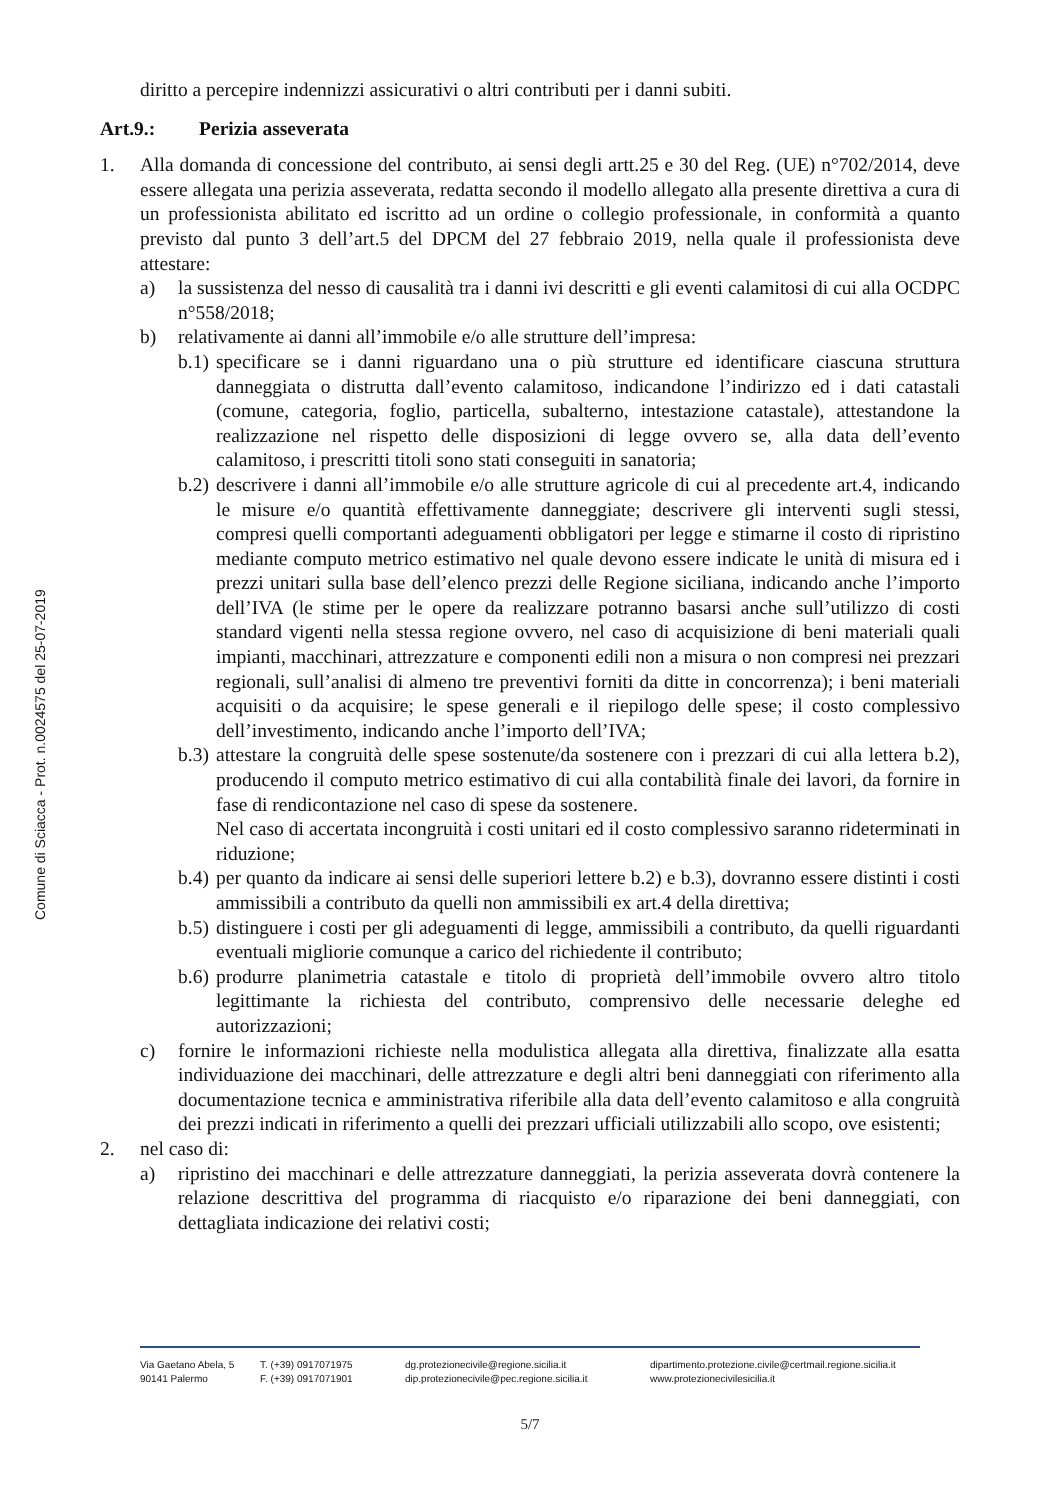Comune di Sciacca - Prot. n.0024575 del 25-07-2019
diritto a percepire indennizzi assicurativi o altri contributi per i danni subiti.
Art.9.: Perizia asseverata
1. Alla domanda di concessione del contributo, ai sensi degli artt.25 e 30 del Reg. (UE) n°702/2014, deve essere allegata una perizia asseverata, redatta secondo il modello allegato alla presente direttiva a cura di un professionista abilitato ed iscritto ad un ordine o collegio professionale, in conformità a quanto previsto dal punto 3 dell’art.5 del DPCM del 27 febbraio 2019, nella quale il professionista deve attestare:
a) la sussistenza del nesso di causalità tra i danni ivi descritti e gli eventi calamitosi di cui alla OCDPC n°558/2018;
b) relativamente ai danni all’immobile e/o alle strutture dell’impresa:
b.1)
specificare se i danni riguardano una o più strutture ed identificare ciascuna struttura danneggiata o distrutta dall’evento calamitoso, indicandone l’indirizzo ed i dati catastali (comune, categoria, foglio, particella, subalterno, intestazione catastale), attestandone la realizzazione nel rispetto delle disposizioni di legge ovvero se, alla data dell’evento calamitoso, i prescritti titoli sono stati conseguiti in sanatoria;
b.2)
descrivere i danni all’immobile e/o alle strutture agricole di cui al precedente art.4, indicando le misure e/o quantità effettivamente danneggiate; descrivere gli interventi sugli stessi, compresi quelli comportanti adeguamenti obbligatori per legge e stimarne il costo di ripristino mediante computo metrico estimativo nel quale devono essere indicate le unità di misura ed i prezzi unitari sulla base dell’elenco prezzi delle Regione siciliana, indicando anche l’importo dell’IVA (le stime per le opere da realizzare potranno basarsi anche sull’utilizzo di costi standard vigenti nella stessa regione ovvero, nel caso di acquisizione di beni materiali quali impianti, macchinari, attrezzature e componenti edili non a misura o non compresi nei prezzari regionali, sull’analisi di almeno tre preventivi forniti da ditte in concorrenza); i beni materiali acquisiti o da acquisire; le spese generali e il riepilogo delle spese; il costo complessivo dell’investimento, indicando anche l’importo dell’IVA;
b.3)
attestare la congruità delle spese sostenute/da sostenere con i prezzari di cui alla lettera b.2), producendo il computo metrico estimativo di cui alla contabilità finale dei lavori, da fornire in fase di rendicontazione nel caso di spese da sostenere.
Nel caso di accertata incongruità i costi unitari ed il costo complessivo saranno rideterminati in riduzione;
b.4)
per quanto da indicare ai sensi delle superiori lettere b.2) e b.3), dovranno essere distinti i costi ammissibili a contributo da quelli non ammissibili ex art.4 della direttiva;
b.5)
distinguere i costi per gli adeguamenti di legge, ammissibili a contributo, da quelli riguardanti eventuali migliorie comunque a carico del richiedente il contributo;
b.6)
produrre planimetria catastale e titolo di proprietà dell’immobile ovvero altro titolo legittimante la richiesta del contributo, comprensivo delle necessarie deleghe ed autorizzazioni;
c) fornire le informazioni richieste nella modulistica allegata alla direttiva, finalizzate alla esatta individuazione dei macchinari, delle attrezzature e degli altri beni danneggiati con riferimento alla documentazione tecnica e amministrativa riferibile alla data dell’evento calamitoso e alla congruità dei prezzi indicati in riferimento a quelli dei prezzari ufficiali utilizzabili allo scopo, ove esistenti;
2. nel caso di:
a) ripristino dei macchinari e delle attrezzature danneggiati, la perizia asseverata dovrà contenere la relazione descrittiva del programma di riacquisto e/o riparazione dei beni danneggiati, con dettagliata indicazione dei relativi costi;
Via Gaetano Abela, 5
90141 Palermo
T. (+39) 0917071975
F. (+39) 0917071901
dg.protezionecivile@regione.sicilia.it
dip.protezionecivile@pec.regione.sicilia.it
dipartimento.protezione.civile@certmail.regione.sicilia.it
www.protezionecivilesicilia.it
5/7